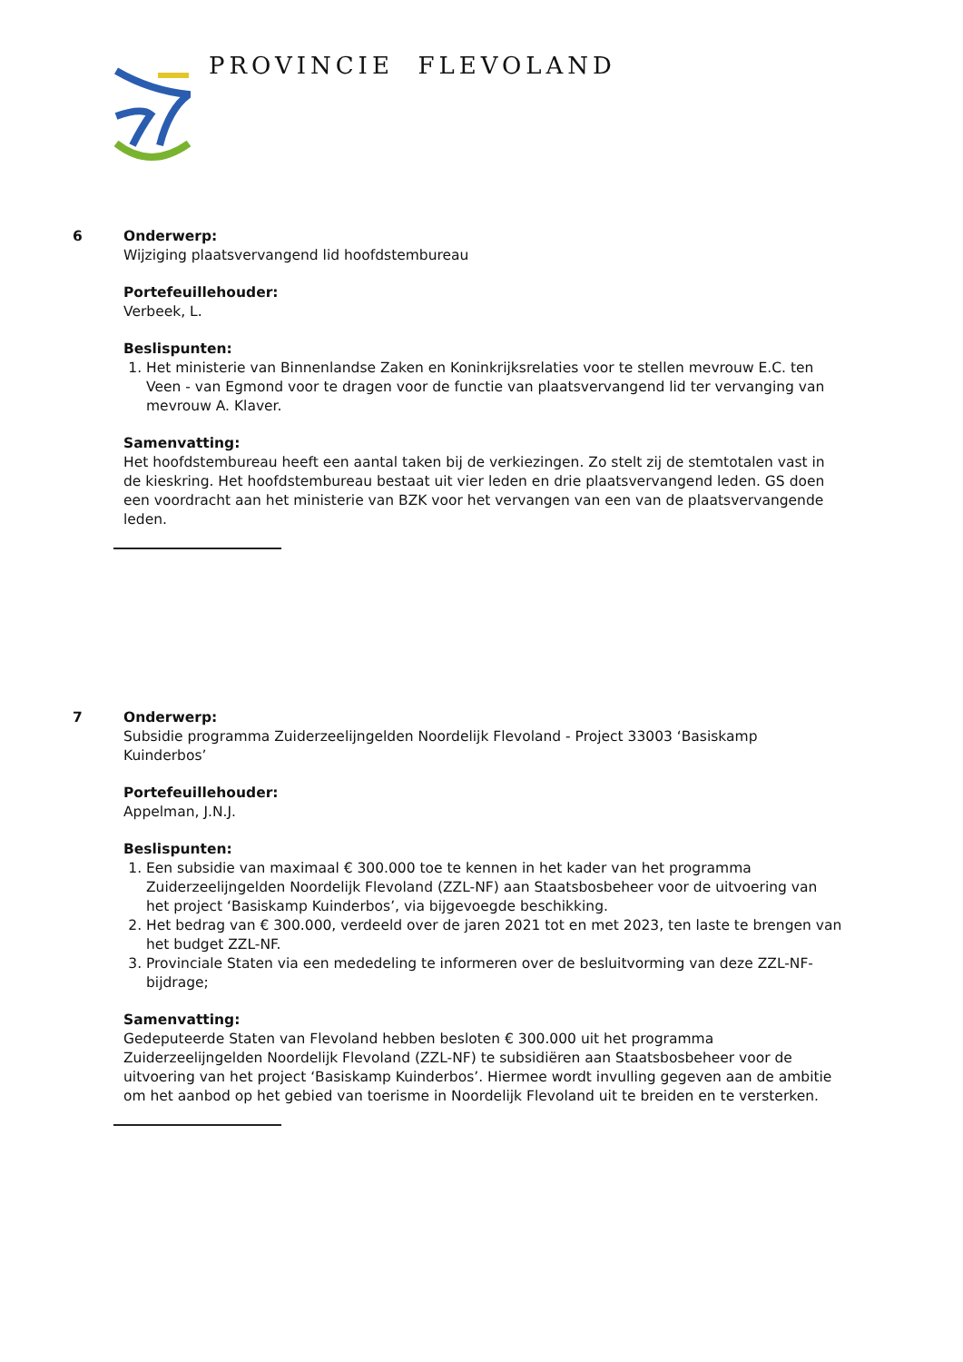PROVINCIE FLEVOLAND
6 Onderwerp:
Wijziging plaatsvervangend lid hoofdstembureau
Portefeuillehouder:
Verbeek, L.
Beslispunten:
1. Het ministerie van Binnenlandse Zaken en Koninkrijksrelaties voor te stellen mevrouw E.C. ten Veen - van Egmond voor te dragen voor de functie van plaatsvervangend lid ter vervanging van mevrouw A. Klaver.
Samenvatting:
Het hoofdstembureau heeft een aantal taken bij de verkiezingen. Zo stelt zij de stemtotalen vast in de kieskring. Het hoofdstembureau bestaat uit vier leden en drie plaatsvervangend leden. GS doen een voordracht aan het ministerie van BZK voor het vervangen van een van de plaatsvervangende leden.
7 Onderwerp:
Subsidie programma Zuiderzeelijngelden Noordelijk Flevoland - Project 33003 ‘Basiskamp Kuinderbos’
Portefeuillehouder:
Appelman, J.N.J.
Beslispunten:
1. Een subsidie van maximaal € 300.000 toe te kennen in het kader van het programma Zuiderzeelijngelden Noordelijk Flevoland (ZZL-NF) aan Staatsbosbeheer voor de uitvoering van het project ‘Basiskamp Kuinderbos’, via bijgevoegde beschikking.
2. Het bedrag van € 300.000, verdeeld over de jaren 2021 tot en met 2023, ten laste te brengen van het budget ZZL-NF.
3. Provinciale Staten via een mededeling te informeren over de besluitvorming van deze ZZL-NF-bijdrage;
Samenvatting:
Gedeputeerde Staten van Flevoland hebben besloten € 300.000 uit het programma Zuiderzeelijngelden Noordelijk Flevoland (ZZL-NF) te subsidiëren aan Staatsbosbeheer voor de uitvoering van het project ‘Basiskamp Kuinderbos’. Hiermee wordt invulling gegeven aan de ambitie om het aanbod op het gebied van toerisme in Noordelijk Flevoland uit te breiden en te versterken.